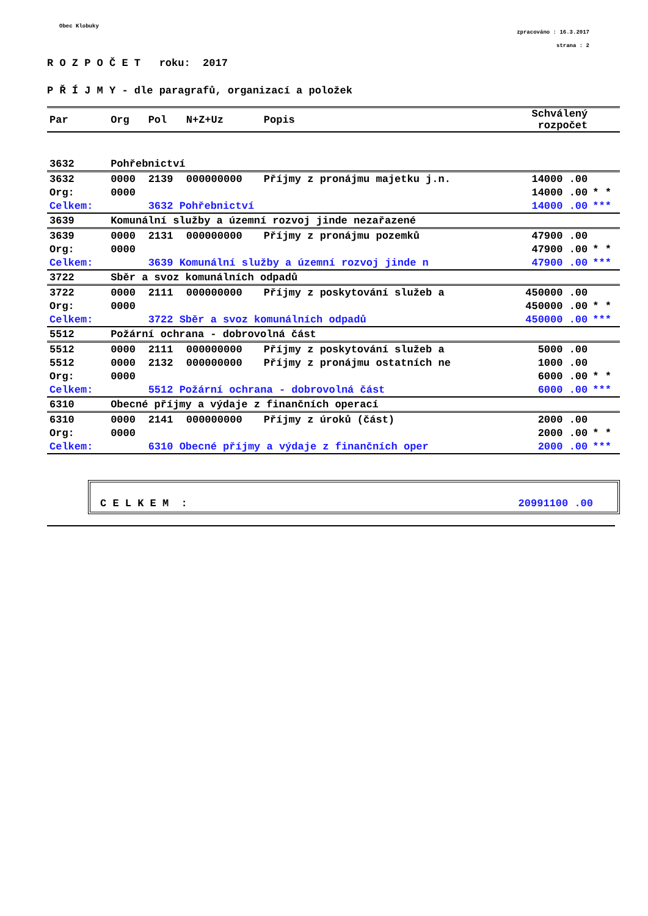Obec Klobuky
zpracováno : 16.3.2017
strana : 2
R O Z P O Č E T roku: 2017
P Ř Í J M Y - dle paragrafů, organizací a položek
| Par | Org | Pol | N+Z+Uz | Popis | Schválený rozpočet | |
| --- | --- | --- | --- | --- | --- | --- |
| 3632 | Pohřebnictví | | | | | |
| 3632 | 0000 | 2139 | 000000000 | Příjmy z pronájmu majetku j.n. | 14000 .00 | |
| Org: | 0000 | | | | 14000 .00 | * * |
| Celkem: | | 3632 Pohřebnictví | | | 14000 .00 | *** |
| 3639 | Komunální služby a územní rozvoj jinde nezařazené | | | | | |
| 3639 | 0000 | 2131 | 000000000 | Příjmy z pronájmu pozemků | 47900 .00 | |
| Org: | 0000 | | | | 47900 .00 | * * |
| Celkem: | | 3639 Komunální služby a územní rozvoj jinde n | | | 47900 .00 | *** |
| 3722 | Sběr a svoz komunálních odpadů | | | | | |
| 3722 | 0000 | 2111 | 000000000 | Příjmy z poskytování služeb a | 450000 .00 | |
| Org: | 0000 | | | | 450000 .00 | * * |
| Celkem: | | 3722 Sběr a svoz komunálních odpadů | | | 450000 .00 | *** |
| 5512 | Požární ochrana - dobrovolná část | | | | | |
| 5512 | 0000 | 2111 | 000000000 | Příjmy z poskytování služeb a | 5000 .00 | |
| 5512 | 0000 | 2132 | 000000000 | Příjmy z pronájmu ostatních ne | 1000 .00 | |
| Org: | 0000 | | | | 6000 .00 | * * |
| Celkem: | | 5512 Požární ochrana - dobrovolná část | | | 6000 .00 | *** |
| 6310 | Obecné příjmy a výdaje z finančních operací | | | | | |
| 6310 | 0000 | 2141 | 000000000 | Příjmy z úroků (část) | 2000 .00 | |
| Org: | 0000 | | | | 2000 .00 | * * |
| Celkem: | | 6310 Obecné příjmy a výdaje z finančních oper | | | 2000 .00 | *** |
C E L K E M : 20991100 .00